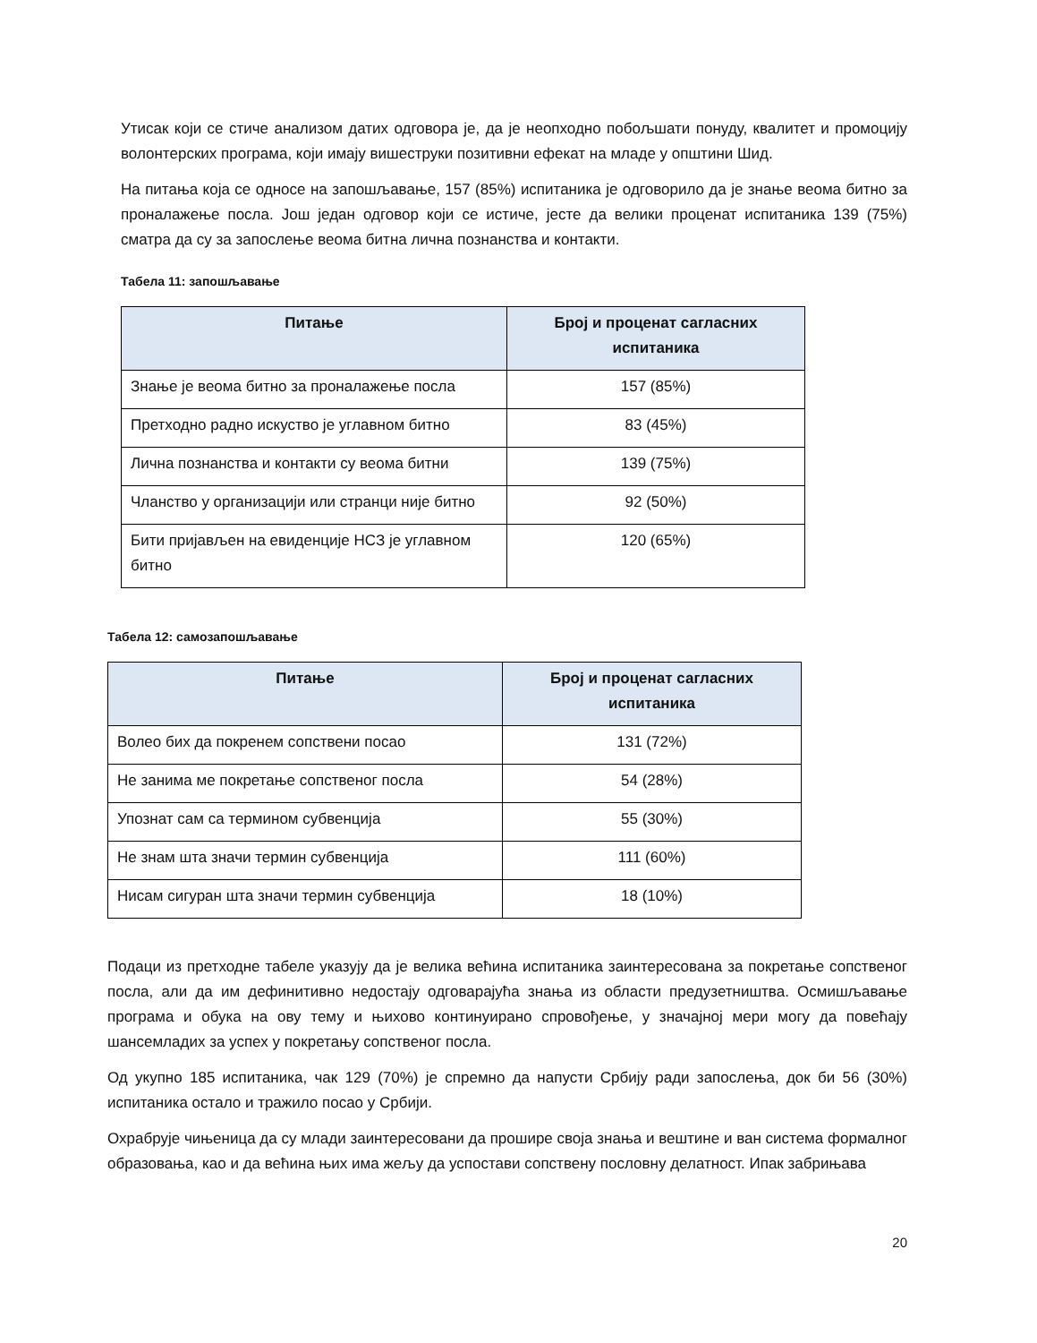Утисак који се стиче анализом датих одговора је, да је неопходно побољшати понуду, квалитет и промоцију волонтерских програма, који имају вишеструки позитивни ефекат на младе у општини Шид.
На питања која се односе на запошљавање, 157 (85%) испитаника је одговорило да је знање веома битно за проналажење посла. Још један одговор који се истиче, јесте да велики проценат испитаника 139 (75%) сматра да су за запослење веома битна лична познанства и контакти.
Табела 11: запошљавање
| Питање | Број и проценат сагласних испитаника |
| --- | --- |
| Знање је веома битно за проналажење посла | 157 (85%) |
| Претходно радно искуство је углавном битно | 83 (45%) |
| Лична познанства и контакти су веома битни | 139 (75%) |
| Чланство у организацији или странци није битно | 92 (50%) |
| Бити пријављен на евиденције НСЗ је углавном битно | 120 (65%) |
Табела 12: самозапошљавање
| Питање | Број и проценат сагласних испитаника |
| --- | --- |
| Волео бих да покренем сопствени посао | 131 (72%) |
| Не занима ме покретање сопственог посла | 54 (28%) |
| Упознат сам са термином субвенција | 55 (30%) |
| Не знам шта значи термин субвенција | 111 (60%) |
| Нисам сигуран шта значи термин субвенција | 18 (10%) |
Подаци из претходне табеле указују да је велика већина испитаника заинтересована за покретање сопственог посла, али да им дефинитивно недостају одговарајућа знања из области предузетништва. Осмишљавање програма и обука на ову тему и њихово континуирано спровођење, у значајној мери могу да повећају шансемладих за успех у покретању сопственог посла.
Од укупно 185 испитаника, чак 129 (70%) је спремно да напусти Србију ради запослења, док би 56 (30%) испитаника остало и тражило посао у Србији.
Охрабрује чињеница да су млади заинтересовани да прошире своја знања и вештине и ван система формалног образовања, као и да већина њих има жељу да успостави сопствену пословну делатност. Ипак забрињава
20